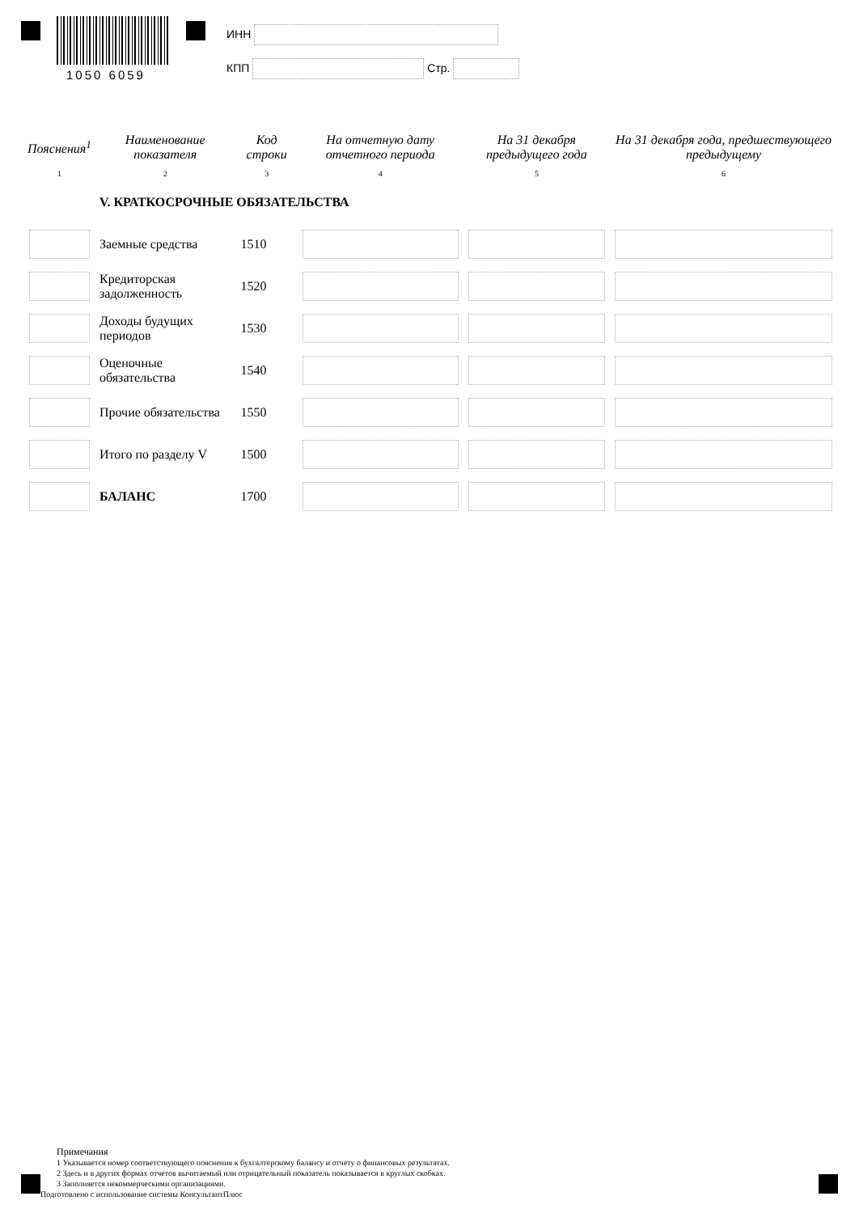1050 6059
ИНН
КПП Стр.
| Пояснения<sup>1</sup> | Наименование показателя | Код строки | На отчетную дату отчетного периода | На 31 декабря предыдущего года | На 31 декабря года, предшествующего предыдущему |
| --- | --- | --- | --- | --- | --- |
| 1 | 2 | 3 | 4 | 5 | 6 |
| | V. КРАТКОСРОЧНЫЕ ОБЯЗАТЕЛЬСТВА | | | | |
| | Заемные средства | 1510 | | | |
| | Кредиторская задолженность | 1520 | | | |
| | Доходы будущих периодов | 1530 | | | |
| | Оценочные обязательства | 1540 | | | |
| | Прочие обязательства | 1550 | | | |
| | Итого по разделу V | 1500 | | | |
| | БАЛАНС | 1700 | | | |
Примечания
1 Указывается номер соответствующего пояснения к бухгалтерскому балансу и отчету о финансовых результатах.
2 Здесь и в других формах отчетов вычитаемый или отрицательный показатель показывается в круглых скобках.
3 Заполняется некоммерческими организациями.
Подготовлено с использование системы КонсультантПлюс